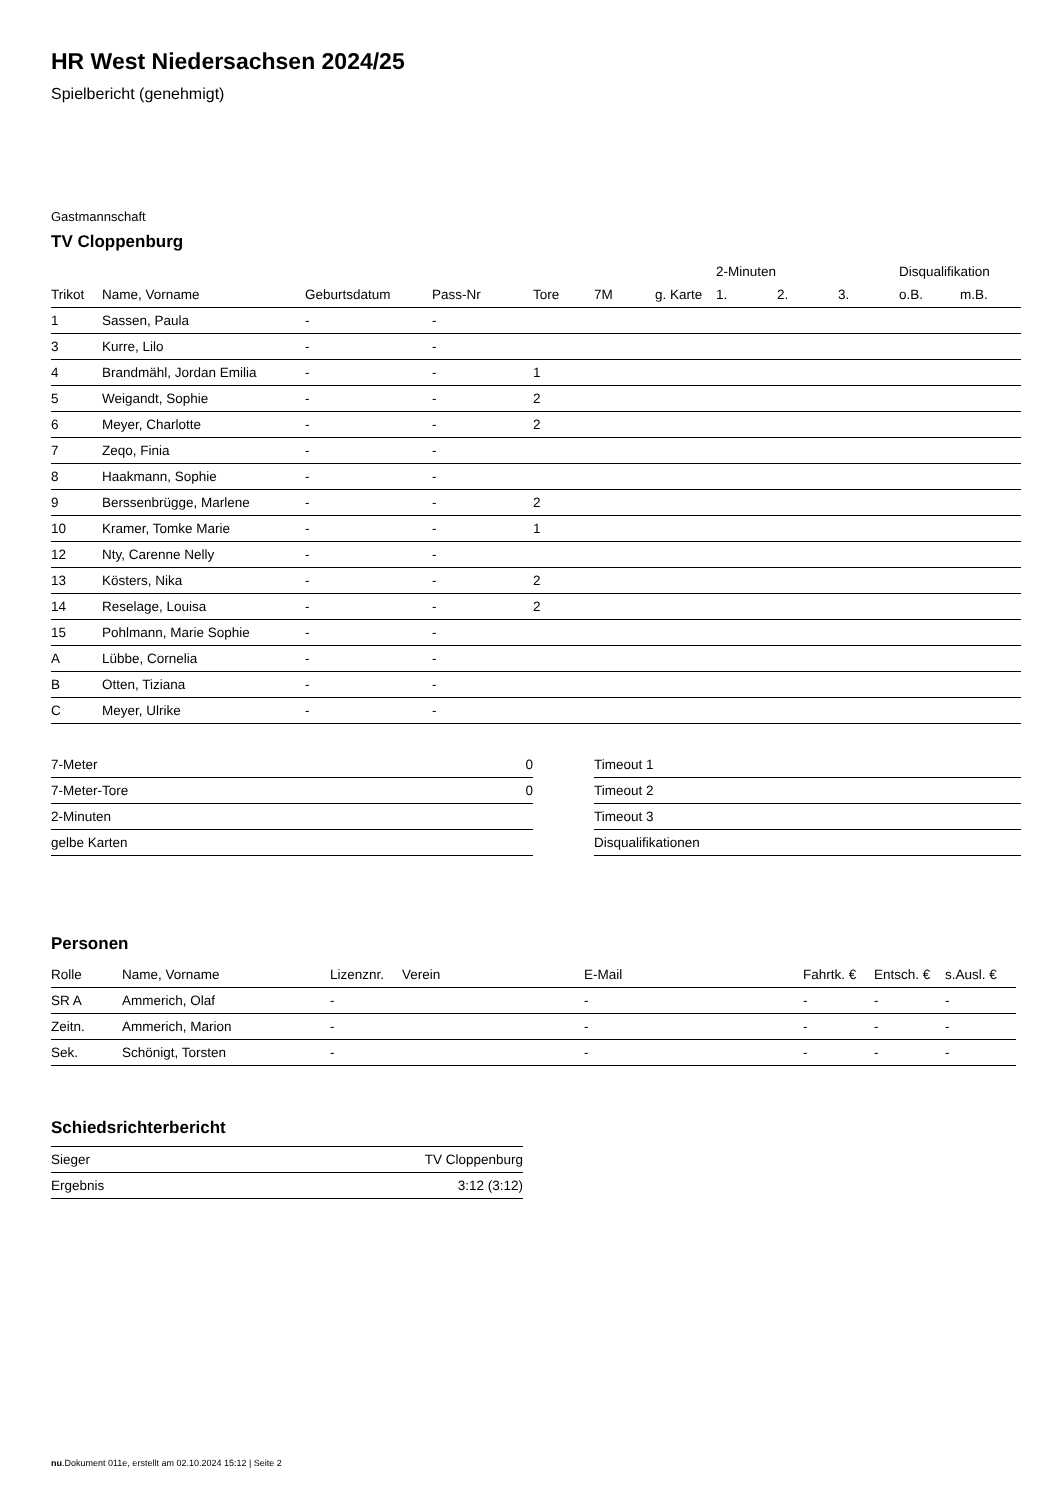HR West Niedersachsen 2024/25
Spielbericht (genehmigt)
Gastmannschaft
TV Cloppenburg
| | | | | | | | 2-Minuten | | | Disqualifikation | |
| Trikot | Name, Vorname | Geburtsdatum | Pass-Nr | Tore | 7M | g. Karte | 1. | 2. | 3. | o.B. | m.B. |
| 1 | Sassen, Paula | - | - | | | | | | | | |
| 3 | Kurre, Lilo | - | - | | | | | | | | |
| 4 | Brandmähl, Jordan Emilia | - | - | 1 | | | | | | | |
| 5 | Weigandt, Sophie | - | - | 2 | | | | | | | |
| 6 | Meyer, Charlotte | - | - | 2 | | | | | | | |
| 7 | Zeqo, Finia | - | - | | | | | | | | |
| 8 | Haakmann, Sophie | - | - | | | | | | | | |
| 9 | Berssenbrügge, Marlene | - | - | 2 | | | | | | | |
| 10 | Kramer, Tomke Marie | - | - | 1 | | | | | | | |
| 12 | Nty, Carenne Nelly | - | - | | | | | | | | |
| 13 | Kösters, Nika | - | - | 2 | | | | | | | |
| 14 | Reselage, Louisa | - | - | 2 | | | | | | | |
| 15 | Pohlmann, Marie Sophie | - | - | | | | | | | | |
| A | Lübbe, Cornelia | - | - | | | | | | | | |
| B | Otten, Tiziana | - | - | | | | | | | | |
| C | Meyer, Ulrike | - | - | | | | | | | | |
| 7-Meter | 0 |
| 7-Meter-Tore | 0 |
| 2-Minuten | |
| gelbe Karten | |
| Timeout 1 |
| Timeout 2 |
| Timeout 3 |
| Disqualifikationen |
Personen
| Rolle | Name, Vorname | Lizenznr. | Verein | E-Mail | Fahrtk. € | Entsch. € | s.Ausl. € |
| --- | --- | --- | --- | --- | --- | --- | --- |
| SR A | Ammerich, Olaf | - | | - | - | - | - |
| Zeitn. | Ammerich, Marion | - | | - | - | - | - |
| Sek. | Schönigt, Torsten | - | | - | - | - | - |
Schiedsrichterbericht
| Sieger | TV Cloppenburg |
| Ergebnis | 3:12 (3:12) |
nu.Dokument 011e, erstellt am 02.10.2024 15:12 | Seite 2